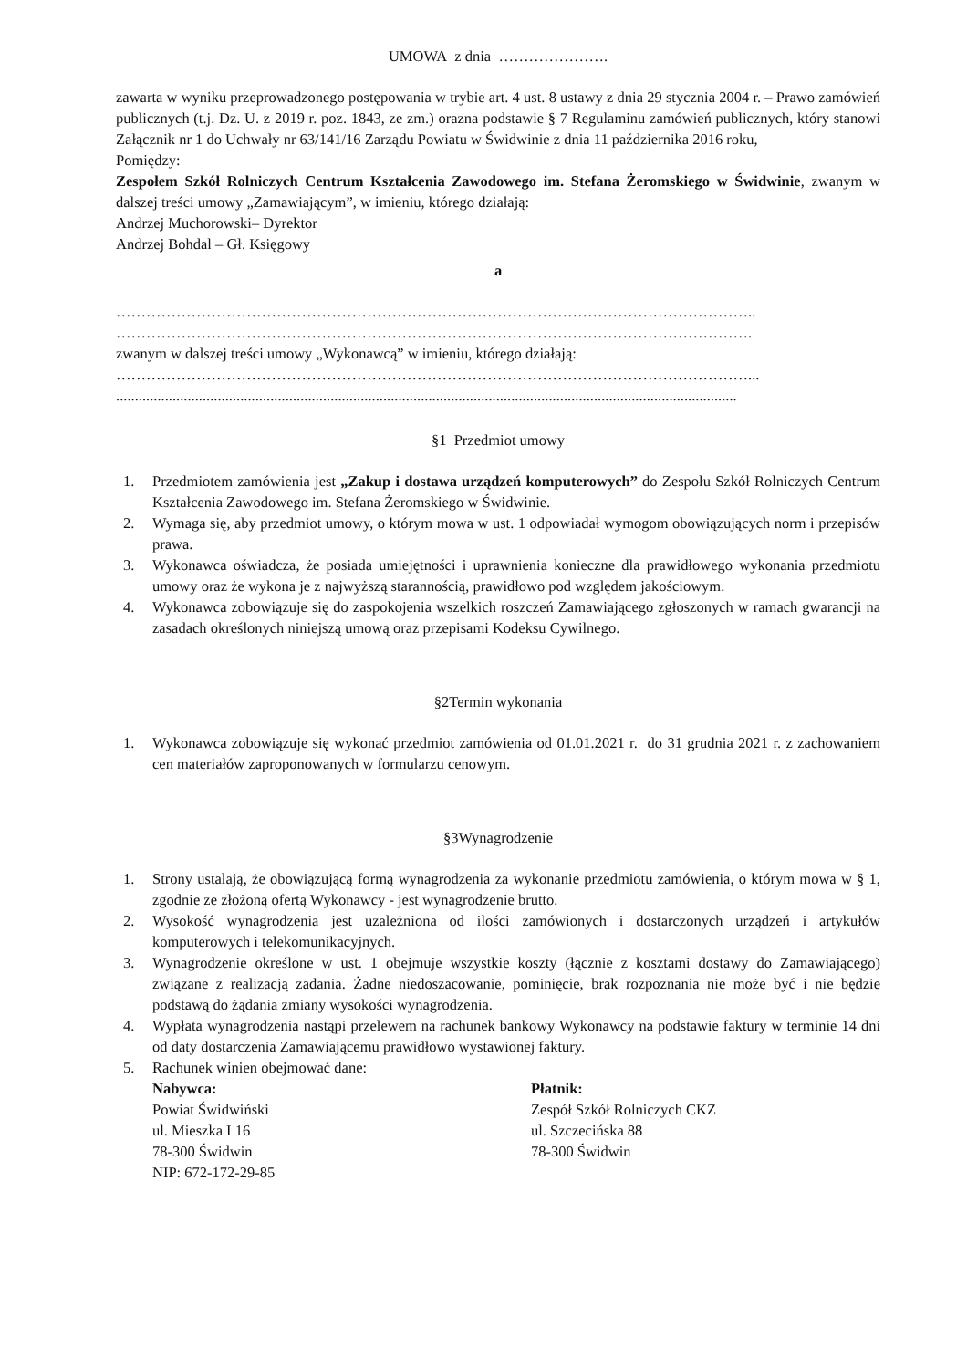UMOWA z dnia ………………….
zawarta w wyniku przeprowadzonego postępowania w trybie art. 4 ust. 8 ustawy z dnia 29 stycznia 2004 r. – Prawo zamówień publicznych (t.j. Dz. U. z 2019 r. poz. 1843, ze zm.) orazna podstawie § 7 Regulaminu zamówień publicznych, który stanowi Załącznik nr 1 do Uchwały nr 63/141/16 Zarządu Powiatu w Świdwinie z dnia 11 października 2016 roku,
Pomiędzy:
Zespołem Szkół Rolniczych Centrum Kształcenia Zawodowego im. Stefana Żeromskiego w Świdwinie, zwanym w dalszej treści umowy „Zamawiającym”, w imieniu, którego działają:
Andrzej Muchorowski– Dyrektor
Andrzej Bohdal – Gł. Księgowy
a
………………………………………………………………………………………………………………..
……………………………………………………………………………………………………………….
zwanym w dalszej treści umowy „Wykonawcą” w imieniu, którego działają:
………………………………………………………………………………………………………………...
.....................................................................................................................................................................
§1 Przedmiot umowy
1. Przedmiotem zamówienia jest „Zakup i dostawa urządzeń komputerowych” do Zespołu Szkół Rolniczych Centrum Kształcenia Zawodowego im. Stefana Żeromskiego w Świdwinie.
2. Wymaga się, aby przedmiot umowy, o którym mowa w ust. 1 odpowiadał wymogom obowiązujących norm i przepisów prawa.
3. Wykonawca oświadcza, że posiada umiejętności i uprawnienia konieczne dla prawidłowego wykonania przedmiotu umowy oraz że wykona je z najwyższą starannością, prawidłowo pod względem jakościowym.
4. Wykonawca zobowiązuje się do zaspokojenia wszelkich roszczeń Zamawiającego zgłoszonych w ramach gwarancji na zasadach określonych niniejszą umową oraz przepisami Kodeksu Cywilnego.
§2Termin wykonania
1. Wykonawca zobowiązuje się wykonać przedmiot zamówienia od 01.01.2021 r. do 31 grudnia 2021 r. z zachowaniem cen materiałów zaproponowanych w formularzu cenowym.
§3Wynagrodzenie
1. Strony ustalają, że obowiązującą formą wynagrodzenia za wykonanie przedmiotu zamówienia, o którym mowa w § 1, zgodnie ze złożoną ofertą Wykonawcy - jest wynagrodzenie brutto.
2. Wysokość wynagrodzenia jest uzależniona od ilości zamówionych i dostarczonych urządzeń i artykułów komputerowych i telekomunikacyjnych.
3. Wynagrodzenie określone w ust. 1 obejmuje wszystkie koszty (łącznie z kosztami dostawy do Zamawiającego) związane z realizacją zadania. Żadne niedoszacowanie, pominięcie, brak rozpoznania nie może być i nie będzie podstawą do żądania zmiany wysokości wynagrodzenia.
4. Wypłata wynagrodzenia nastąpi przelewem na rachunek bankowy Wykonawcy na podstawie faktury w terminie 14 dni od daty dostarczenia Zamawiającemu prawidłowo wystawionej faktury.
5. Rachunek winien obejmować dane:
Nabywca:
Powiat Świdwiński
ul. Mieszka I 16
78-300 Świdwin
NIP: 672-172-29-85
Płatnik:
Zespół Szkół Rolniczych CKZ
ul. Szczecińska 88
78-300 Świdwin